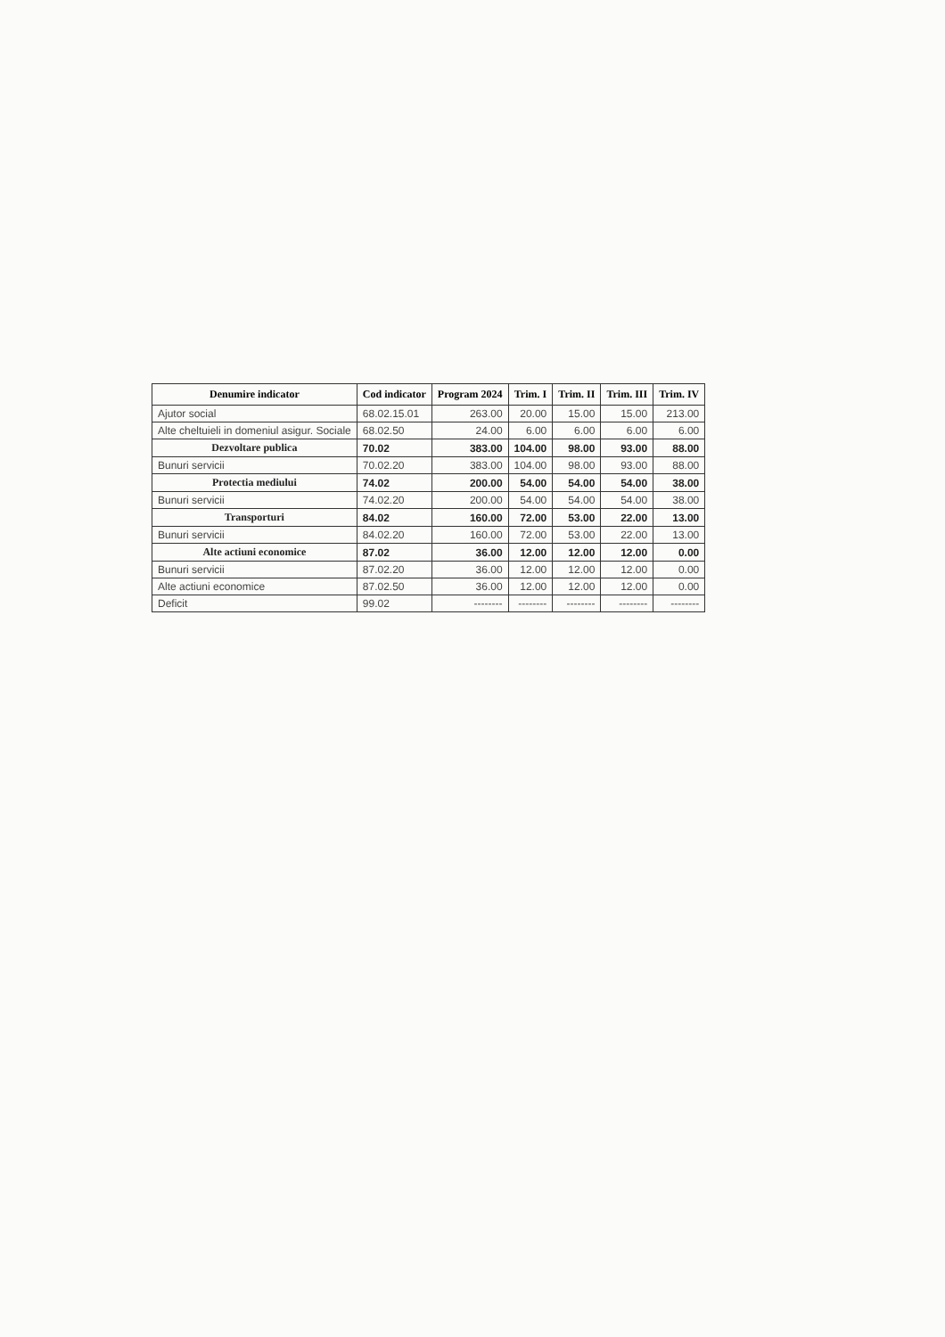| Denumire indicator | Cod indicator | Program 2024 | Trim. I | Trim. II | Trim. III | Trim. IV |
| --- | --- | --- | --- | --- | --- | --- |
| Ajutor social | 68.02.15.01 | 263.00 | 20.00 | 15.00 | 15.00 | 213.00 |
| Alte cheltuieli in domeniul asigur. Sociale | 68.02.50 | 24.00 | 6.00 | 6.00 | 6.00 | 6.00 |
| Dezvoltare publica | 70.02 | 383.00 | 104.00 | 98.00 | 93.00 | 88.00 |
| Bunuri servicii | 70.02.20 | 383.00 | 104.00 | 98.00 | 93.00 | 88.00 |
| Protectia mediului | 74.02 | 200.00 | 54.00 | 54.00 | 54.00 | 38.00 |
| Bunuri servicii | 74.02.20 | 200.00 | 54.00 | 54.00 | 54.00 | 38.00 |
| Transporturi | 84.02 | 160.00 | 72.00 | 53.00 | 22.00 | 13.00 |
| Bunuri servicii | 84.02.20 | 160.00 | 72.00 | 53.00 | 22.00 | 13.00 |
| Alte actiuni economice | 87.02 | 36.00 | 12.00 | 12.00 | 12.00 | 0.00 |
| Bunuri servicii | 87.02.20 | 36.00 | 12.00 | 12.00 | 12.00 | 0.00 |
| Alte actiuni economice | 87.02.50 | 36.00 | 12.00 | 12.00 | 12.00 | 0.00 |
| Deficit | 99.02 | -------- | -------- | -------- | -------- | -------- |